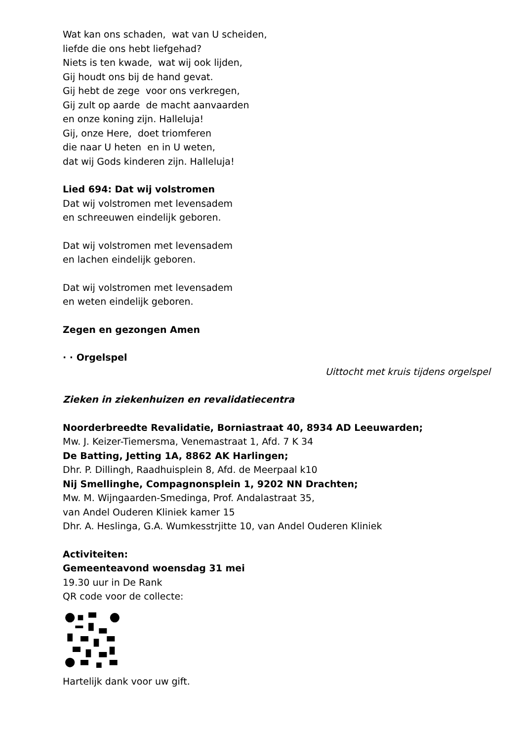Wat kan ons schaden, wat van U scheiden,
liefde die ons hebt liefgehad?
Niets is ten kwade, wat wij ook lijden,
Gij houdt ons bij de hand gevat.
Gij hebt de zege voor ons verkregen,
Gij zult op aarde de macht aanvaarden
en onze koning zijn. Halleluja!
Gij, onze Here, doet triomferen
die naar U heten en in U weten,
dat wij Gods kinderen zijn. Halleluja!
Lied 694: Dat wij volstromen
Dat wij volstromen met levensadem
en schreeuwen eindelijk geboren.
Dat wij volstromen met levensadem
en lachen eindelijk geboren.
Dat wij volstromen met levensadem
en weten eindelijk geboren.
Zegen en gezongen Amen
· · Orgelspel
Uittocht met kruis tijdens orgelspel
Zieken in ziekenhuizen en revalidatiecentra
Noorderbreedte Revalidatie, Borniastraat 40, 8934 AD Leeuwarden;
Mw. J. Keizer-Tiemersma, Venemastraat 1, Afd. 7 K 34
De Batting, Jetting 1A, 8862 AK Harlingen;
Dhr. P. Dillingh, Raadhuisplein 8, Afd. de Meerpaal k10
Nij Smellinghe, Compagnonsplein 1, 9202 NN Drachten;
Mw. M. Wijngaarden-Smedinga, Prof. Andalastraat 35,
van Andel Ouderen Kliniek kamer 15
Dhr. A. Heslinga, G.A. Wumkesstrjitte 10, van Andel Ouderen Kliniek
Activiteiten:
Gemeenteavond woensdag 31 mei
19.30 uur in De Rank
QR code voor de collecte:
Hartelijk dank voor uw gift.